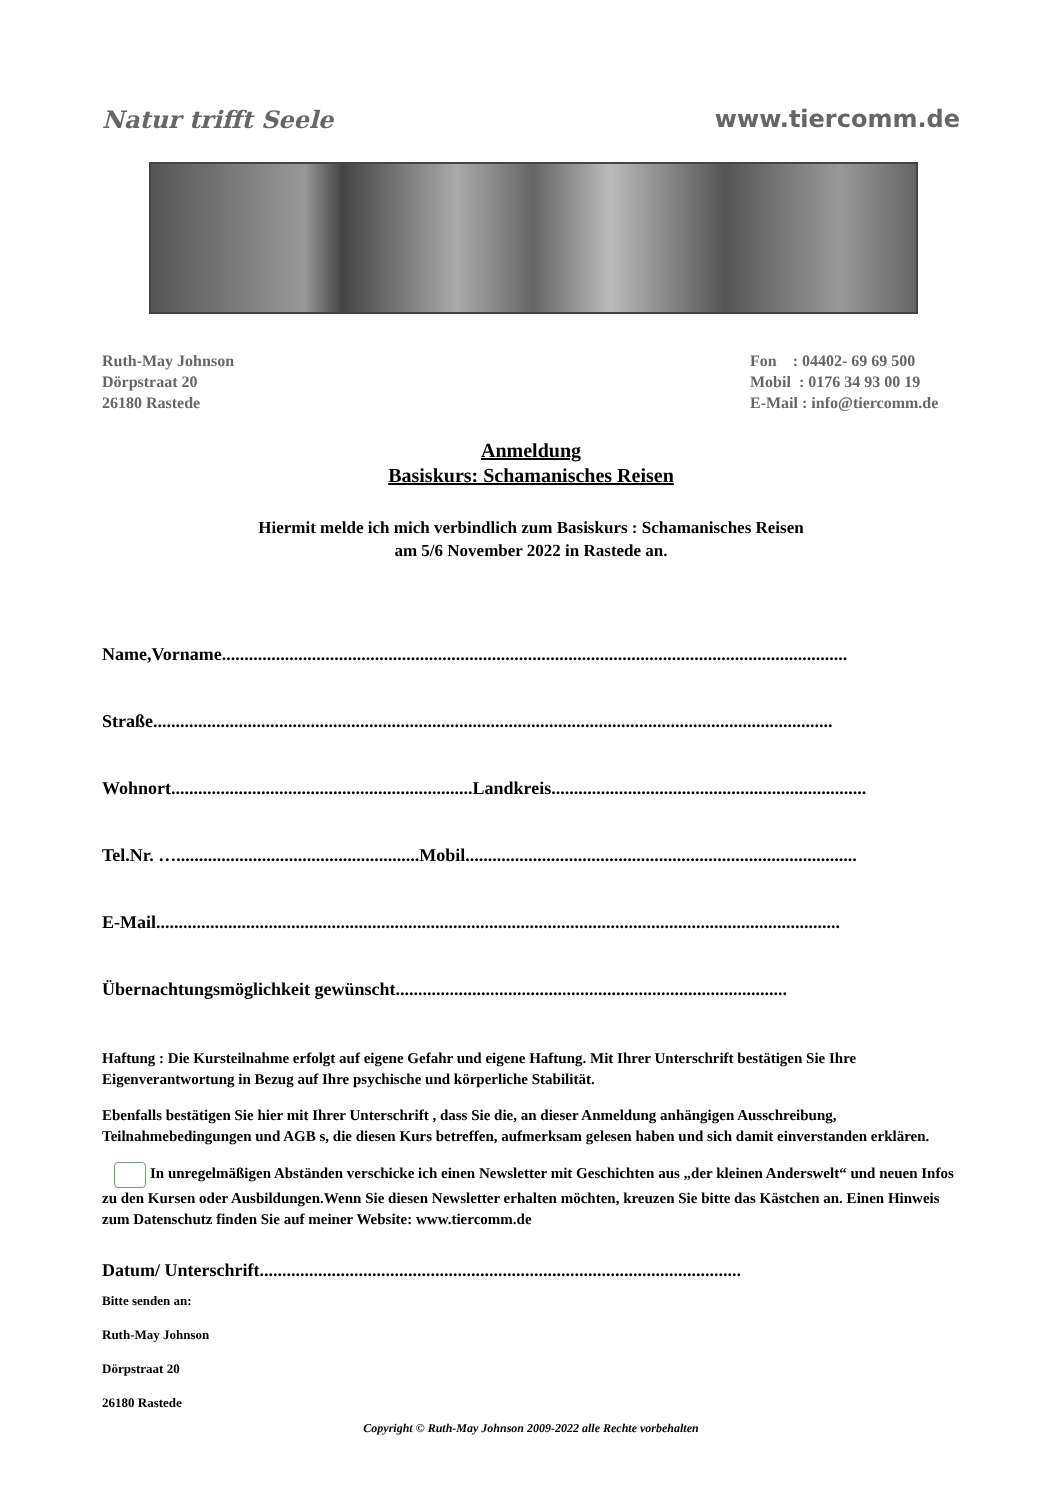Natur trifft Seele www.tiercomm.de
Ruth-May Johnson
Dörpstraat 20
26180 Rastede
Fon : 04402- 69 69 500
Mobil : 0176 34 93 00 19
E-Mail : info@tiercomm.de
Anmeldung
Basiskurs: Schamanisches Reisen
Hiermit melde ich mich verbindlich zum Basiskurs : Schamanisches Reisen
am 5/6 November 2022 in Rastede an.
Name,Vorname...........................................................................................................................................
Straße.......................................................................................................................................................
Wohnort...................................................................Landkreis......................................................................
Tel.Nr. …......................................................Mobil.......................................................................................
E-Mail........................................................................................................................................................
Übernachtungsmöglichkeit gewünscht.......................................................................................
Haftung : Die Kursteilnahme erfolgt auf eigene Gefahr und eigene Haftung. Mit Ihrer Unterschrift bestätigen Sie Ihre Eigenverantwortung in Bezug auf Ihre psychische und körperliche Stabilität.
Ebenfalls bestätigen Sie hier mit Ihrer Unterschrift , dass Sie die, an dieser Anmeldung anhängigen Ausschreibung, Teilnahmebedingungen und AGB s, die diesen Kurs betreffen, aufmerksam gelesen haben und sich damit einverstanden erklären.
In unregelmäßigen Abständen verschicke ich einen Newsletter mit Geschichten aus „der kleinen Anderswelt“ und neuen Infos zu den Kursen oder Ausbildungen.Wenn Sie diesen Newsletter erhalten möchten, kreuzen Sie bitte das Kästchen an. Einen Hinweis zum Datenschutz finden Sie auf meiner Website: www.tiercomm.de
Datum/ Unterschrift...........................................................................................................
Bitte senden an:
Ruth-May Johnson
Dörpstraat 20
26180 Rastede
Copyright © Ruth-May Johnson 2009-2022 alle Rechte vorbehalten